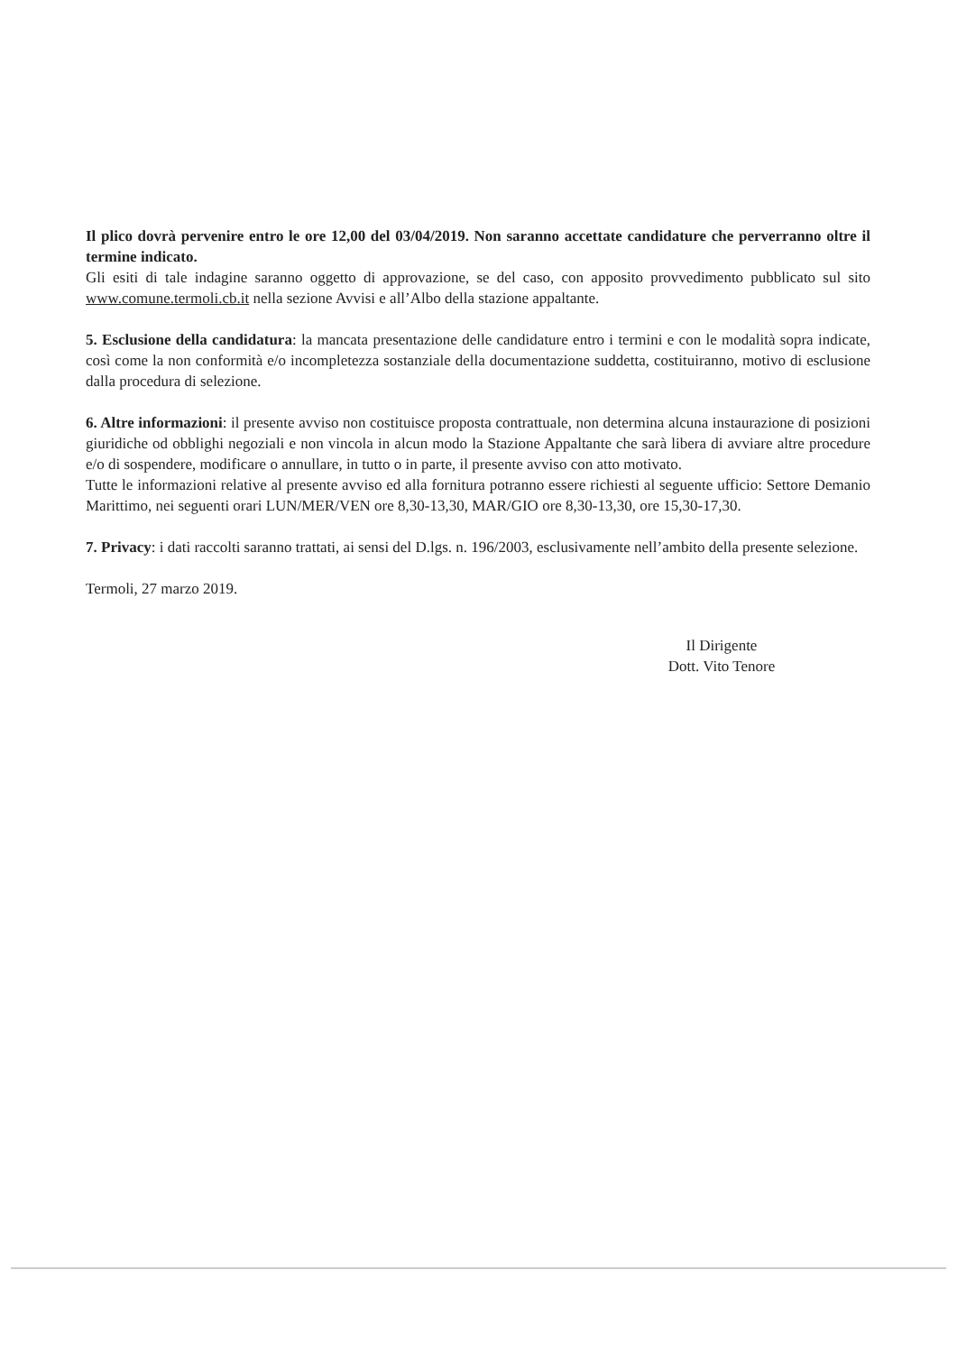Il plico dovrà pervenire entro le ore 12,00 del 03/04/2019. Non saranno accettate candidature che perverranno oltre il termine indicato.
Gli esiti di tale indagine saranno oggetto di approvazione, se del caso, con apposito provvedimento pubblicato sul sito www.comune.termoli.cb.it nella sezione Avvisi e all’Albo della stazione appaltante.
5. Esclusione della candidatura: la mancata presentazione delle candidature entro i termini e con le modalità sopra indicate, così come la non conformità e/o incompletezza sostanziale della documentazione suddetta, costituiranno, motivo di esclusione dalla procedura di selezione.
6. Altre informazioni: il presente avviso non costituisce proposta contrattuale, non determina alcuna instaurazione di posizioni giuridiche od obblighi negoziali e non vincola in alcun modo la Stazione Appaltante che sarà libera di avviare altre procedure e/o di sospendere, modificare o annullare, in tutto o in parte, il presente avviso con atto motivato.
Tutte le informazioni relative al presente avviso ed alla fornitura potranno essere richiesti al seguente ufficio: Settore Demanio Marittimo, nei seguenti orari LUN/MER/VEN ore 8,30-13,30, MAR/GIO ore 8,30-13,30, ore 15,30-17,30.
7. Privacy: i dati raccolti saranno trattati, ai sensi del D.lgs. n. 196/2003, esclusivamente nell’ambito della presente selezione.
Termoli, 27 marzo 2019.
Il Dirigente
Dott. Vito Tenore